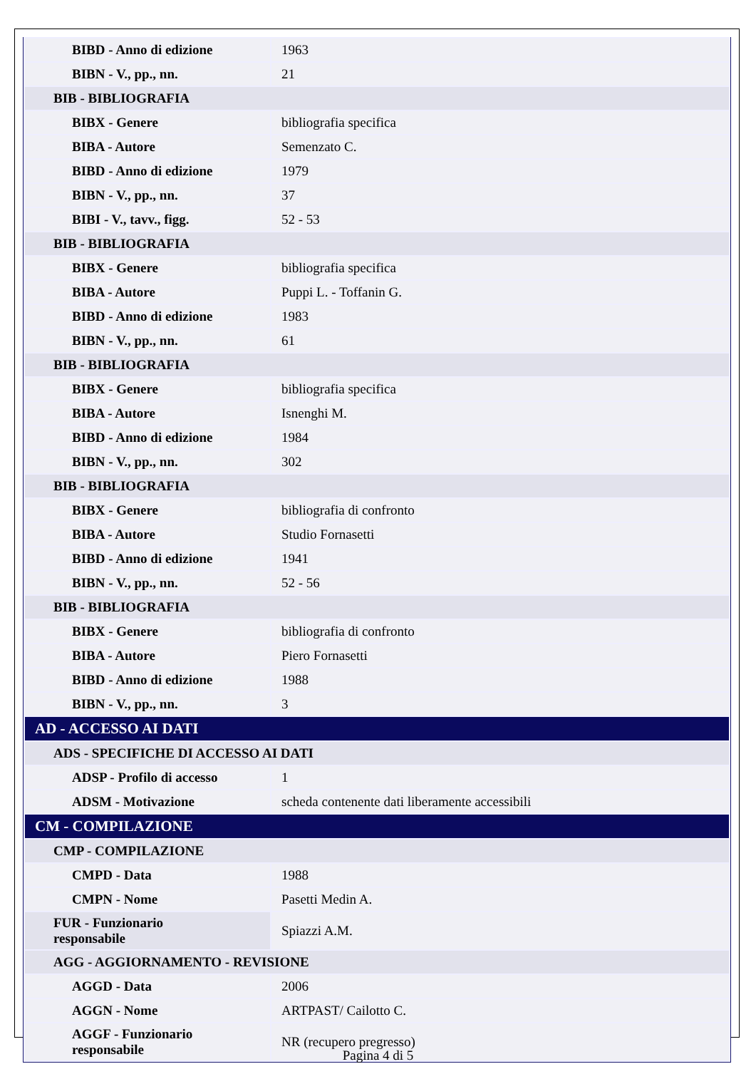| BIBD - Anno di edizione | 1963 |
| BIBN - V., pp., nn. | 21 |
| BIB - BIBLIOGRAFIA | |
| BIBX - Genere | bibliografia specifica |
| BIBA - Autore | Semenzato C. |
| BIBD - Anno di edizione | 1979 |
| BIBN - V., pp., nn. | 37 |
| BIBI - V., tavv., figg. | 52 - 53 |
| BIB - BIBLIOGRAFIA | |
| BIBX - Genere | bibliografia specifica |
| BIBA - Autore | Puppi L. - Toffanin G. |
| BIBD - Anno di edizione | 1983 |
| BIBN - V., pp., nn. | 61 |
| BIB - BIBLIOGRAFIA | |
| BIBX - Genere | bibliografia specifica |
| BIBA - Autore | Isnenghi M. |
| BIBD - Anno di edizione | 1984 |
| BIBN - V., pp., nn. | 302 |
| BIB - BIBLIOGRAFIA | |
| BIBX - Genere | bibliografia di confronto |
| BIBA - Autore | Studio Fornasetti |
| BIBD - Anno di edizione | 1941 |
| BIBN - V., pp., nn. | 52 - 56 |
| BIB - BIBLIOGRAFIA | |
| BIBX - Genere | bibliografia di confronto |
| BIBA - Autore | Piero Fornasetti |
| BIBD - Anno di edizione | 1988 |
| BIBN - V., pp., nn. | 3 |
| AD - ACCESSO AI DATI | |
| ADS - SPECIFICHE DI ACCESSO AI DATI | |
| ADSP - Profilo di accesso | 1 |
| ADSM - Motivazione | scheda contenente dati liberamente accessibili |
| CM - COMPILAZIONE | |
| CMP - COMPILAZIONE | |
| CMPD - Data | 1988 |
| CMPN - Nome | Pasetti Medin A. |
| FUR - Funzionario responsabile | Spiazzi A.M. |
| AGG - AGGIORNAMENTO - REVISIONE | |
| AGGD - Data | 2006 |
| AGGN - Nome | ARTPAST/ Cailotto C. |
| AGGF - Funzionario responsabile | NR (recupero pregresso) |
Pagina 4 di 5